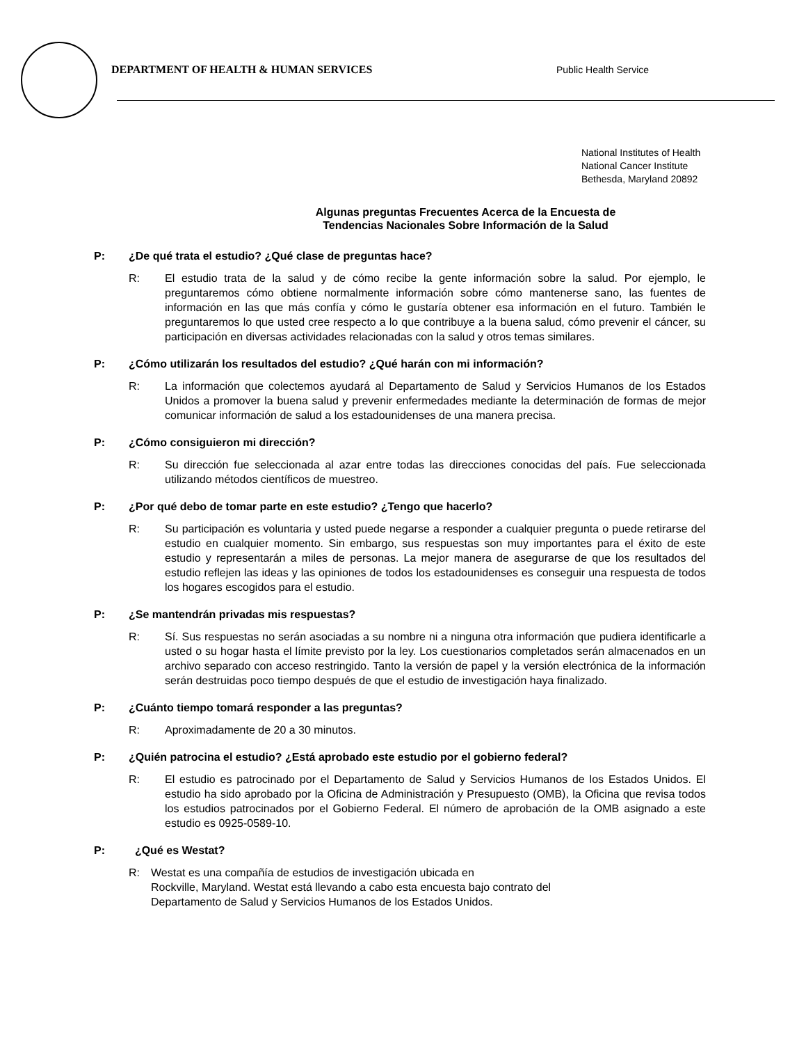DEPARTMENT OF HEALTH & HUMAN SERVICES Public Health Service
National Institutes of Health
National Cancer Institute
Bethesda, Maryland 20892
Algunas preguntas Frecuentes Acerca de la Encuesta de
Tendencias Nacionales Sobre Información de la Salud
P: ¿De qué trata el estudio? ¿Qué clase de preguntas hace?
R: El estudio trata de la salud y de cómo recibe la gente información sobre la salud. Por ejemplo, le preguntaremos cómo obtiene normalmente información sobre cómo mantenerse sano, las fuentes de información en las que más confía y cómo le gustaría obtener esa información en el futuro. También le preguntaremos lo que usted cree respecto a lo que contribuye a la buena salud, cómo prevenir el cáncer, su participación en diversas actividades relacionadas con la salud y otros temas similares.
P: ¿Cómo utilizarán los resultados del estudio? ¿Qué harán con mi información?
R: La información que colectemos ayudará al Departamento de Salud y Servicios Humanos de los Estados Unidos a promover la buena salud y prevenir enfermedades mediante la determinación de formas de mejor comunicar información de salud a los estadounidenses de una manera precisa.
P: ¿Cómo consiguieron mi dirección?
R: Su dirección fue seleccionada al azar entre todas las direcciones conocidas del país. Fue seleccionada utilizando métodos científicos de muestreo.
P: ¿Por qué debo de tomar parte en este estudio? ¿Tengo que hacerlo?
R: Su participación es voluntaria y usted puede negarse a responder a cualquier pregunta o puede retirarse del estudio en cualquier momento. Sin embargo, sus respuestas son muy importantes para el éxito de este estudio y representarán a miles de personas. La mejor manera de asegurarse de que los resultados del estudio reflejen las ideas y las opiniones de todos los estadounidenses es conseguir una respuesta de todos los hogares escogidos para el estudio.
P: ¿Se mantendrán privadas mis respuestas?
R: Sí. Sus respuestas no serán asociadas a su nombre ni a ninguna otra información que pudiera identificarle a usted o su hogar hasta el límite previsto por la ley. Los cuestionarios completados serán almacenados en un archivo separado con acceso restringido. Tanto la versión de papel y la versión electrónica de la información serán destruidas poco tiempo después de que el estudio de investigación haya finalizado.
P: ¿Cuánto tiempo tomará responder a las preguntas?
R: Aproximadamente de 20 a 30 minutos.
P: ¿Quién patrocina el estudio? ¿Está aprobado este estudio por el gobierno federal?
R: El estudio es patrocinado por el Departamento de Salud y Servicios Humanos de los Estados Unidos. El estudio ha sido aprobado por la Oficina de Administración y Presupuesto (OMB), la Oficina que revisa todos los estudios patrocinados por el Gobierno Federal. El número de aprobación de la OMB asignado a este estudio es 0925-0589-10.
P: ¿Qué es Westat?
R: Westat es una compañía de estudios de investigación ubicada en
Rockville, Maryland. Westat está llevando a cabo esta encuesta bajo contrato del
Departamento de Salud y Servicios Humanos de los Estados Unidos.